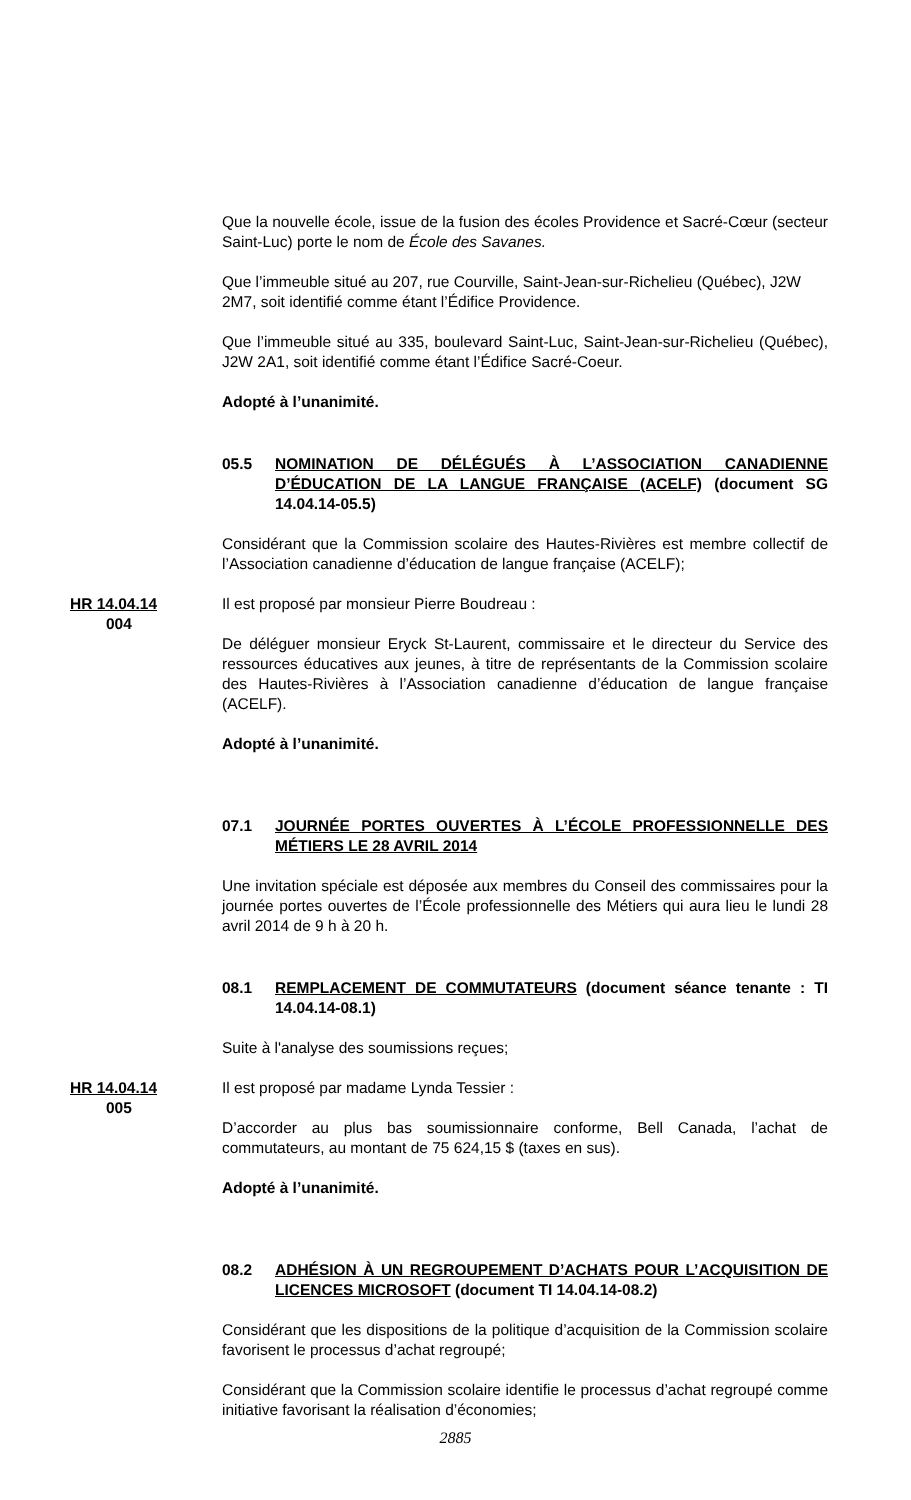Que la nouvelle école, issue de la fusion des écoles Providence et Sacré-Cœur (secteur Saint-Luc) porte le nom de École des Savanes.
Que l’immeuble situé au 207, rue Courville, Saint-Jean-sur-Richelieu (Québec), J2W 2M7, soit identifié comme étant l’Édifice Providence.
Que l’immeuble situé au 335, boulevard Saint-Luc, Saint-Jean-sur-Richelieu (Québec), J2W 2A1, soit identifié comme étant l’Édifice Sacré-Coeur.
Adopté à l’unanimité.
05.5 NOMINATION DE DÉLÉGUÉS À L’ASSOCIATION CANADIENNE D’ÉDUCATION DE LA LANGUE FRANÇAISE (ACELF) (document SG 14.04.14-05.5)
Considérant que la Commission scolaire des Hautes-Rivières est membre collectif de l’Association canadienne d’éducation de langue française (ACELF);
HR 14.04.14
004
Il est proposé par monsieur Pierre Boudreau :
De déléguer monsieur Eryck St-Laurent, commissaire et le directeur du Service des ressources éducatives aux jeunes, à titre de représentants de la Commission scolaire des Hautes-Rivières à l’Association canadienne d’éducation de langue française (ACELF).
Adopté à l’unanimité.
07.1 JOURNÉE PORTES OUVERTES À L’ÉCOLE PROFESSIONNELLE DES MÉTIERS LE 28 AVRIL 2014
Une invitation spéciale est déposée aux membres du Conseil des commissaires pour la journée portes ouvertes de l’École professionnelle des Métiers qui aura lieu le lundi 28 avril 2014 de 9 h à 20 h.
08.1 REMPLACEMENT DE COMMUTATEURS (document séance tenante : TI 14.04.14-08.1)
Suite à l'analyse des soumissions reçues;
HR 14.04.14
005
Il est proposé par madame Lynda Tessier :
D’accorder au plus bas soumissionnaire conforme, Bell Canada, l’achat de commutateurs, au montant de 75 624,15 $ (taxes en sus).
Adopté à l’unanimité.
08.2 ADHÉSION À UN REGROUPEMENT D’ACHATS POUR L’ACQUISITION DE LICENCES MICROSOFT (document TI 14.04.14-08.2)
Considérant que les dispositions de la politique d’acquisition de la Commission scolaire favorisent le processus d’achat regroupé;
Considérant que la Commission scolaire identifie le processus d’achat regroupé comme initiative favorisant la réalisation d’économies;
2885